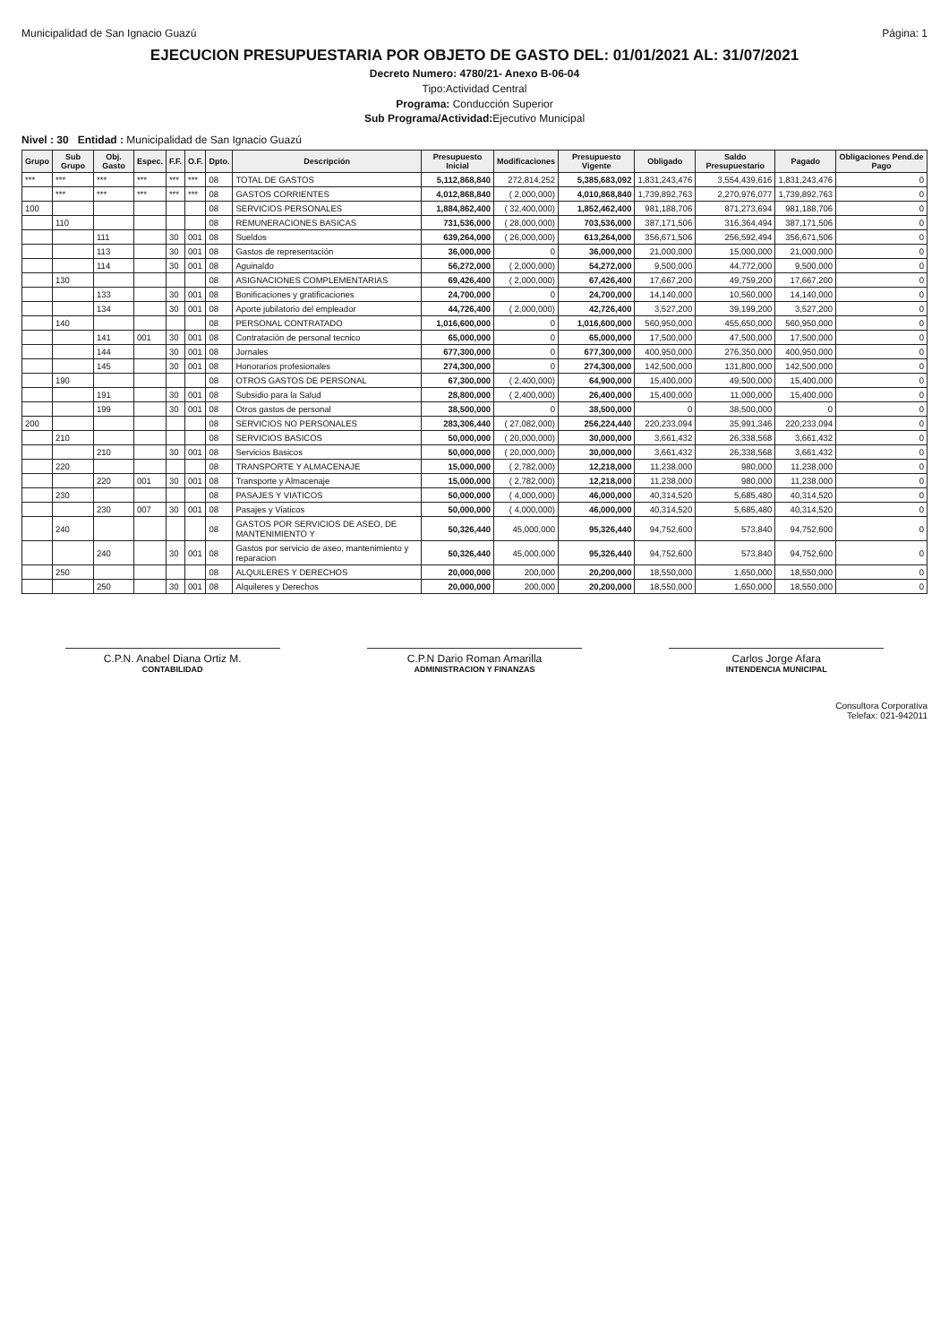Municipalidad de San Ignacio Guazú Página: 1
EJECUCION PRESUPUESTARIA POR OBJETO DE GASTO DEL: 01/01/2021 AL: 31/07/2021
Decreto Numero: 4780/21- Anexo B-06-04
Tipo:Actividad Central
Programa: Conducción Superior
Sub Programa/Actividad: Ejecutivo Municipal
Nivel : 30 Entidad : Municipalidad de San Ignacio Guazú
| Grupo | Sub Grupo | Obj. Gasto | Espec. | F.F. | O.F. | Dpto. | Descripción | Presupuesto Inicial | Modificaciones | Presupuesto Vigente | Obligado | Saldo Presupuestario | Pagado | Obligaciones Pend.de Pago |
| --- | --- | --- | --- | --- | --- | --- | --- | --- | --- | --- | --- | --- | --- | --- |
| *** | *** | *** | *** | *** | *** | 08 | TOTAL DE GASTOS | 5,112,868,840 | 272,814,252 | 5,385,683,092 | 1,831,243,476 | 3,554,439,616 | 1,831,243,476 | 0 |
| | *** | *** | *** | *** | *** | 08 | GASTOS CORRIENTES | 4,012,868,840 | ( 2,000,000) | 4,010,868,840 | 1,739,892,763 | 2,270,976,077 | 1,739,892,763 | 0 |
| 100 | | | | | | 08 | SERVICIOS PERSONALES | 1,884,862,400 | ( 32,400,000) | 1,852,462,400 | 981,188,706 | 871,273,694 | 981,188,706 | 0 |
| | 110 | | | | | 08 | REMUNERACIONES BASICAS | 731,536,000 | ( 28,000,000) | 703,536,000 | 387,171,506 | 316,364,494 | 387,171,506 | 0 |
| | | 111 | | 30 | 001 | 08 | Sueldos | 639,264,000 | ( 26,000,000) | 613,264,000 | 356,671,506 | 256,592,494 | 356,671,506 | 0 |
| | | 113 | | 30 | 001 | 08 | Gastos de representación | 36,000,000 | 0 | 36,000,000 | 21,000,000 | 15,000,000 | 21,000,000 | 0 |
| | | 114 | | 30 | 001 | 08 | Aguinaldo | 56,272,000 | ( 2,000,000) | 54,272,000 | 9,500,000 | 44,772,000 | 9,500,000 | 0 |
| | 130 | | | | | 08 | ASIGNACIONES COMPLEMENTARIAS | 69,426,400 | ( 2,000,000) | 67,426,400 | 17,667,200 | 49,759,200 | 17,667,200 | 0 |
| | | 133 | | 30 | 001 | 08 | Bonificaciones y gratificaciones | 24,700,000 | 0 | 24,700,000 | 14,140,000 | 10,560,000 | 14,140,000 | 0 |
| | | 134 | | 30 | 001 | 08 | Aporte jubilatorio del empleador | 44,726,400 | ( 2,000,000) | 42,726,400 | 3,527,200 | 39,199,200 | 3,527,200 | 0 |
| | 140 | | | | | 08 | PERSONAL CONTRATADO | 1,016,600,000 | 0 | 1,016,600,000 | 560,950,000 | 455,650,000 | 560,950,000 | 0 |
| | | 141 | 001 | 30 | 001 | 08 | Contratación de personal tecnico | 65,000,000 | 0 | 65,000,000 | 17,500,000 | 47,500,000 | 17,500,000 | 0 |
| | | 144 | | 30 | 001 | 08 | Jornales | 677,300,000 | 0 | 677,300,000 | 400,950,000 | 276,350,000 | 400,950,000 | 0 |
| | | 145 | | 30 | 001 | 08 | Honorarios profesionales | 274,300,000 | 0 | 274,300,000 | 142,500,000 | 131,800,000 | 142,500,000 | 0 |
| | 190 | | | | | 08 | OTROS GASTOS DE PERSONAL | 67,300,000 | ( 2,400,000) | 64,900,000 | 15,400,000 | 49,500,000 | 15,400,000 | 0 |
| | | 191 | | 30 | 001 | 08 | Subsidio para la Salud | 28,800,000 | ( 2,400,000) | 26,400,000 | 15,400,000 | 11,000,000 | 15,400,000 | 0 |
| | | 199 | | 30 | 001 | 08 | Otros gastos de personal | 38,500,000 | 0 | 38,500,000 | 0 | 38,500,000 | 0 | 0 |
| 200 | | | | | | 08 | SERVICIOS NO PERSONALES | 283,306,440 | ( 27,082,000) | 256,224,440 | 220,233,094 | 35,991,346 | 220,233,094 | 0 |
| | 210 | | | | | 08 | SERVICIOS BASICOS | 50,000,000 | ( 20,000,000) | 30,000,000 | 3,661,432 | 26,338,568 | 3,661,432 | 0 |
| | | 210 | | 30 | 001 | 08 | Servicios Basicos | 50,000,000 | ( 20,000,000) | 30,000,000 | 3,661,432 | 26,338,568 | 3,661,432 | 0 |
| | 220 | | | | | 08 | TRANSPORTE Y ALMACENAJE | 15,000,000 | ( 2,782,000) | 12,218,000 | 11,238,000 | 980,000 | 11,238,000 | 0 |
| | | 220 | 001 | 30 | 001 | 08 | Transporte y Almacenaje | 15,000,000 | ( 2,782,000) | 12,218,000 | 11,238,000 | 980,000 | 11,238,000 | 0 |
| | 230 | | | | | 08 | PASAJES Y VIATICOS | 50,000,000 | ( 4,000,000) | 46,000,000 | 40,314,520 | 5,685,480 | 40,314,520 | 0 |
| | | 230 | 007 | 30 | 001 | 08 | Pasajes y Viaticos | 50,000,000 | ( 4,000,000) | 46,000,000 | 40,314,520 | 5,685,480 | 40,314,520 | 0 |
| | 240 | | | | | 08 | GASTOS POR SERVICIOS DE ASEO, DE MANTENIMIENTO Y | 50,326,440 | 45,000,000 | 95,326,440 | 94,752,600 | 573,840 | 94,752,600 | 0 |
| | | 240 | | 30 | 001 | 08 | Gastos por servicio de aseo, mantenimiento y reparacion | 50,326,440 | 45,000,000 | 95,326,440 | 94,752,600 | 573,840 | 94,752,600 | 0 |
| | 250 | | | | | 08 | ALQUILERES Y DERECHOS | 20,000,000 | 200,000 | 20,200,000 | 18,550,000 | 1,650,000 | 18,550,000 | 0 |
| | | 250 | | 30 | 001 | 08 | Alquileres y Derechos | 20,000,000 | 200,000 | 20,200,000 | 18,550,000 | 1,650,000 | 18,550,000 | 0 |
C.P.N. Anabel Diana Ortiz M.
CONTABILIDAD
C.P.N Dario Roman Amarilla
ADMINISTRACION Y FINANZAS
Carlos Jorge Afara
INTENDENCIA MUNICIPAL
Consultora Corporativa
Telefax: 021-942011